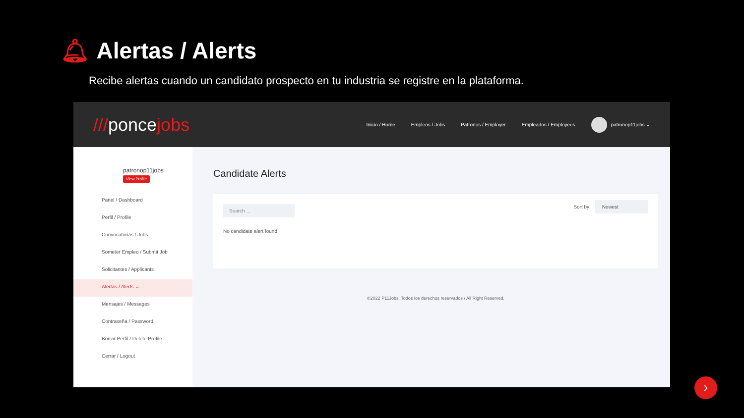🔔︎ Alertas / Alerts
Recibe alertas cuando un candidato prospecto en tu industria se registre en la plataforma.
///poncejobs
Inicio / Home Empleos / Jobs Patronos / Employer Empleados / Employees patronop11jobs ⌄
patronop11jobs
View Profile
Panel / Dashboard
Perfil / Profile
Convocatorias / Jobs
Someter Empleo / Submit Job
Solicitantes / Applicants
Alertas / Alerts ←
Mensajes / Messages
Contraseña / Password
Borrar Perfil / Delete Profile
Cerrar / Logout
Candidate Alerts
Search ...
Sort by: Newest
No candidate alert found.
©2022 P11Jobs. Todos los derechos reservados / All Right Reserved.
›